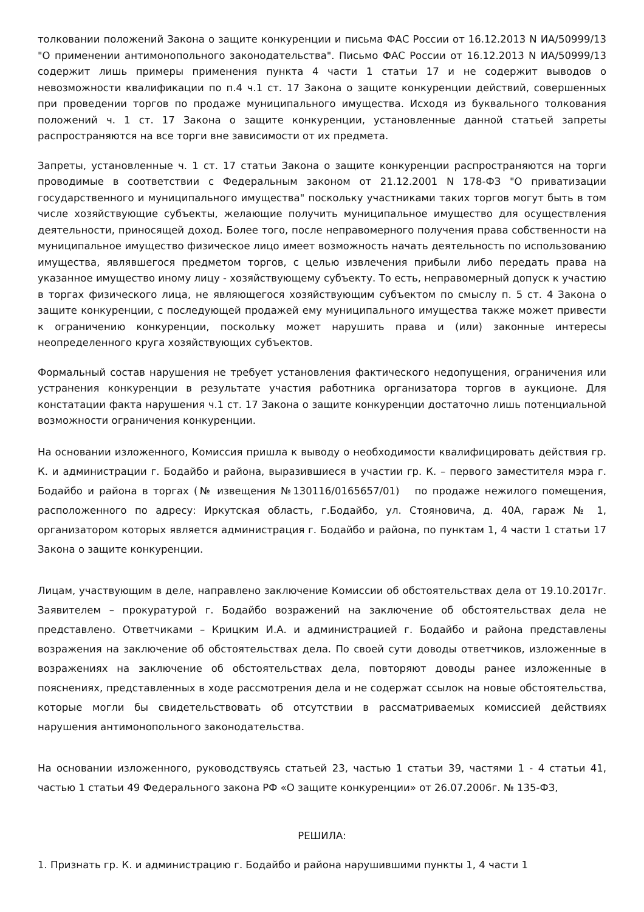толковании положений Закона о защите конкуренции и письма ФАС России от 16.12.2013 N ИА/50999/13 "О применении антимонопольного законодательства". Письмо ФАС России от 16.12.2013 N ИА/50999/13 содержит лишь примеры применения пункта 4 части 1 статьи 17 и не содержит выводов о невозможности квалификации по п.4 ч.1 ст. 17 Закона о защите конкуренции действий, совершенных при проведении торгов по продаже муниципального имущества. Исходя из буквального толкования положений ч. 1 ст. 17 Закона о защите конкуренции, установленные данной статьей запреты распространяются на все торги вне зависимости от их предмета.
Запреты, установленные ч. 1 ст. 17 статьи Закона о защите конкуренции распространяются на торги проводимые в соответствии с Федеральным законом от 21.12.2001 N 178-ФЗ "О приватизации государственного и муниципального имущества" поскольку участниками таких торгов могут быть в том числе хозяйствующие субъекты, желающие получить муниципальное имущество для осуществления деятельности, приносящей доход. Более того, после неправомерного получения права собственности на муниципальное имущество физическое лицо имеет возможность начать деятельность по использованию имущества, являвшегося предметом торгов, с целью извлечения прибыли либо передать права на указанное имущество иному лицу - хозяйствующему субъекту. То есть, неправомерный допуск к участию в торгах физического лица, не являющегося хозяйствующим субъектом по смыслу п. 5 ст. 4 Закона о защите конкуренции, с последующей продажей ему муниципального имущества также может привести к ограничению конкуренции, поскольку может нарушить права и (или) законные интересы неопределенного круга хозяйствующих субъектов.
Формальный состав нарушения не требует установления фактического недопущения, ограничения или устранения конкуренции в результате участия работника организатора торгов в аукционе. Для констатации факта нарушения ч.1 ст. 17 Закона о защите конкуренции достаточно лишь потенциальной возможности ограничения конкуренции.
На основании изложенного, Комиссия пришла к выводу о необходимости квалифицировать действия гр. К. и администрации г. Бодайбо и района, выразившиеся в участии гр. К. – первого заместителя мэра г. Бодайбо и района в торгах (№ извещения №130116/0165657/01) по продаже нежилого помещения, расположенного по адресу: Иркутская область, г.Бодайбо, ул. Стояновича, д. 40А, гараж № 1, организатором которых является администрация г. Бодайбо и района, по пунктам 1, 4 части 1 статьи 17 Закона о защите конкуренции.
Лицам, участвующим в деле, направлено заключение Комиссии об обстоятельствах дела от 19.10.2017г. Заявителем – прокуратурой г. Бодайбо возражений на заключение об обстоятельствах дела не представлено. Ответчиками – Крицким И.А. и администрацией г. Бодайбо и района представлены возражения на заключение об обстоятельствах дела. По своей сути доводы ответчиков, изложенные в возражениях на заключение об обстоятельствах дела, повторяют доводы ранее изложенные в пояснениях, представленных в ходе рассмотрения дела и не содержат ссылок на новые обстоятельства, которые могли бы свидетельствовать об отсутствии в рассматриваемых комиссией действиях нарушения антимонопольного законодательства.
На основании изложенного, руководствуясь статьей 23, частью 1 статьи 39, частями 1 - 4 статьи 41, частью 1 статьи 49 Федерального закона РФ «О защите конкуренции» от 26.07.2006г. № 135-ФЗ,
РЕШИЛА:
1. Признать гр. К. и администрацию г. Бодайбо и района нарушившими пункты 1, 4 части 1